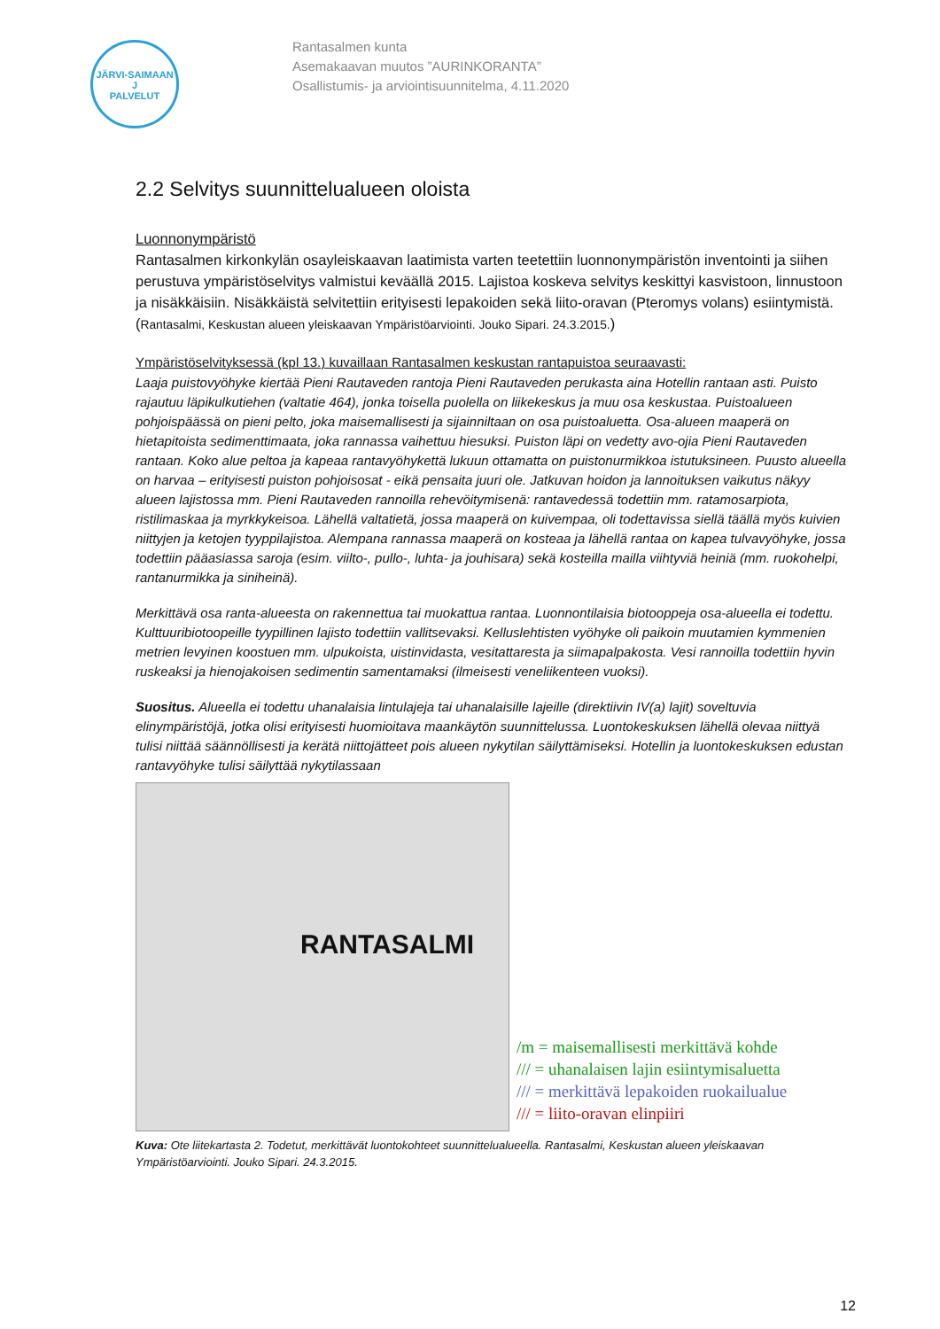JÄRVI-SAIMAAN
J
PALVELUT
Rantasalmen kunta
Asemakaavan muutos ”AURINKORANTA”
Osallistumis- ja arviointisuunnitelma, 4.11.2020
2.2 Selvitys suunnittelualueen oloista
Luonnonympäristö
Rantasalmen kirkonkylän osayleiskaavan laatimista varten teetettiin luonnonympäristön inventointi ja siihen perustuva ympäristöselvitys valmistui keväällä 2015. Lajistoa koskeva selvitys keskittyi kasvistoon, linnustoon ja nisäkkäisiin. Nisäkkäistä selvitettiin erityisesti lepakoiden sekä liito-oravan (Pteromys volans) esiintymistä. (Rantasalmi, Keskustan alueen yleiskaavan Ympäristöarviointi. Jouko Sipari. 24.3.2015.)
Ympäristöselvityksessä (kpl 13.) kuvaillaan Rantasalmen keskustan rantapuistoa seuraavasti:
Laaja puistovyöhyke kiertää Pieni Rautaveden rantoja Pieni Rautaveden perukasta aina Hotellin rantaan asti. Puisto rajautuu läpikulkutiehen (valtatie 464), jonka toisella puolella on liikekeskus ja muu osa keskustaa. Puistoalueen pohjoispäässä on pieni pelto, joka maisemallisesti ja sijainniltaan on osa puistoaluetta. Osa-alueen maaperä on hietapitoista sedimenttimaata, joka rannassa vaihettuu hiesuksi. Puiston läpi on vedetty avo-ojia Pieni Rautaveden rantaan. Koko alue peltoa ja kapeaa rantavyöhykettä lukuun ottamatta on puistonurmikkoa istutuksineen. Puusto alueella on harvaa – erityisesti puiston pohjoisosat - eikä pensaita juuri ole. Jatkuvan hoidon ja lannoituksen vaikutus näkyy alueen lajistossa mm. Pieni Rautaveden rannoilla rehevöitymisenä: rantavedessä todettiin mm. ratamosarpiota, ristilimaskaa ja myrkkykeisoa. Lähellä valtatietä, jossa maaperä on kuivempaa, oli todettavissa siellä täällä myös kuivien niittyjen ja ketojen tyyppilajistoa. Alempana rannassa maaperä on kosteaa ja lähellä rantaa on kapea tulvavyöhyke, jossa todettiin pääasiassa saroja (esim. viilto-, pullo-, luhta- ja jouhisara) sekä kosteilla mailla viihtyviä heiniä (mm. ruokohelpi, rantanurmikka ja siniheinä).
Merkittävä osa ranta-alueesta on rakennettua tai muokattua rantaa. Luonnontilaisia biotooppeja osa-alueella ei todettu. Kulttuuribiotoopeille tyypillinen lajisto todettiin vallitsevaksi. Kelluslehtisten vyöhyke oli paikoin muutamien kymmenien metrien levyinen koostuen mm. ulpukoista, uistinvidasta, vesitattaresta ja siimapalpakosta. Vesi rannoilla todettiin hyvin ruskeaksi ja hienojakoisen sedimentin samentamaksi (ilmeisesti veneliikenteen vuoksi).
Suositus. Alueella ei todettu uhanalaisia lintulajeja tai uhanalaisille lajeille (direktiivin IV(a) lajit) soveltuvia elinympäristöjä, jotka olisi erityisesti huomioitava maankäytön suunnittelussa. Luontokeskuksen lähellä olevaa niittyä tulisi niittää säännöllisesti ja kerätä niittojätteet pois alueen nykytilan säilyttämiseksi. Hotellin ja luontokeskuksen edustan rantavyöhyke tulisi säilyttää nykytilassaan
RANTASALMI
/m = maisemallisesti merkittävä kohde
/// = uhanalaisen lajin esiintymisaluetta
/// = merkittävä lepakoiden ruokailualue
/// = liito-oravan elinpiiri
Kuva: Ote liitekartasta 2. Todetut, merkittävät luontokohteet suunnittelualueella. Rantasalmi, Keskustan alueen yleiskaavan Ympäristöarviointi. Jouko Sipari. 24.3.2015.
12